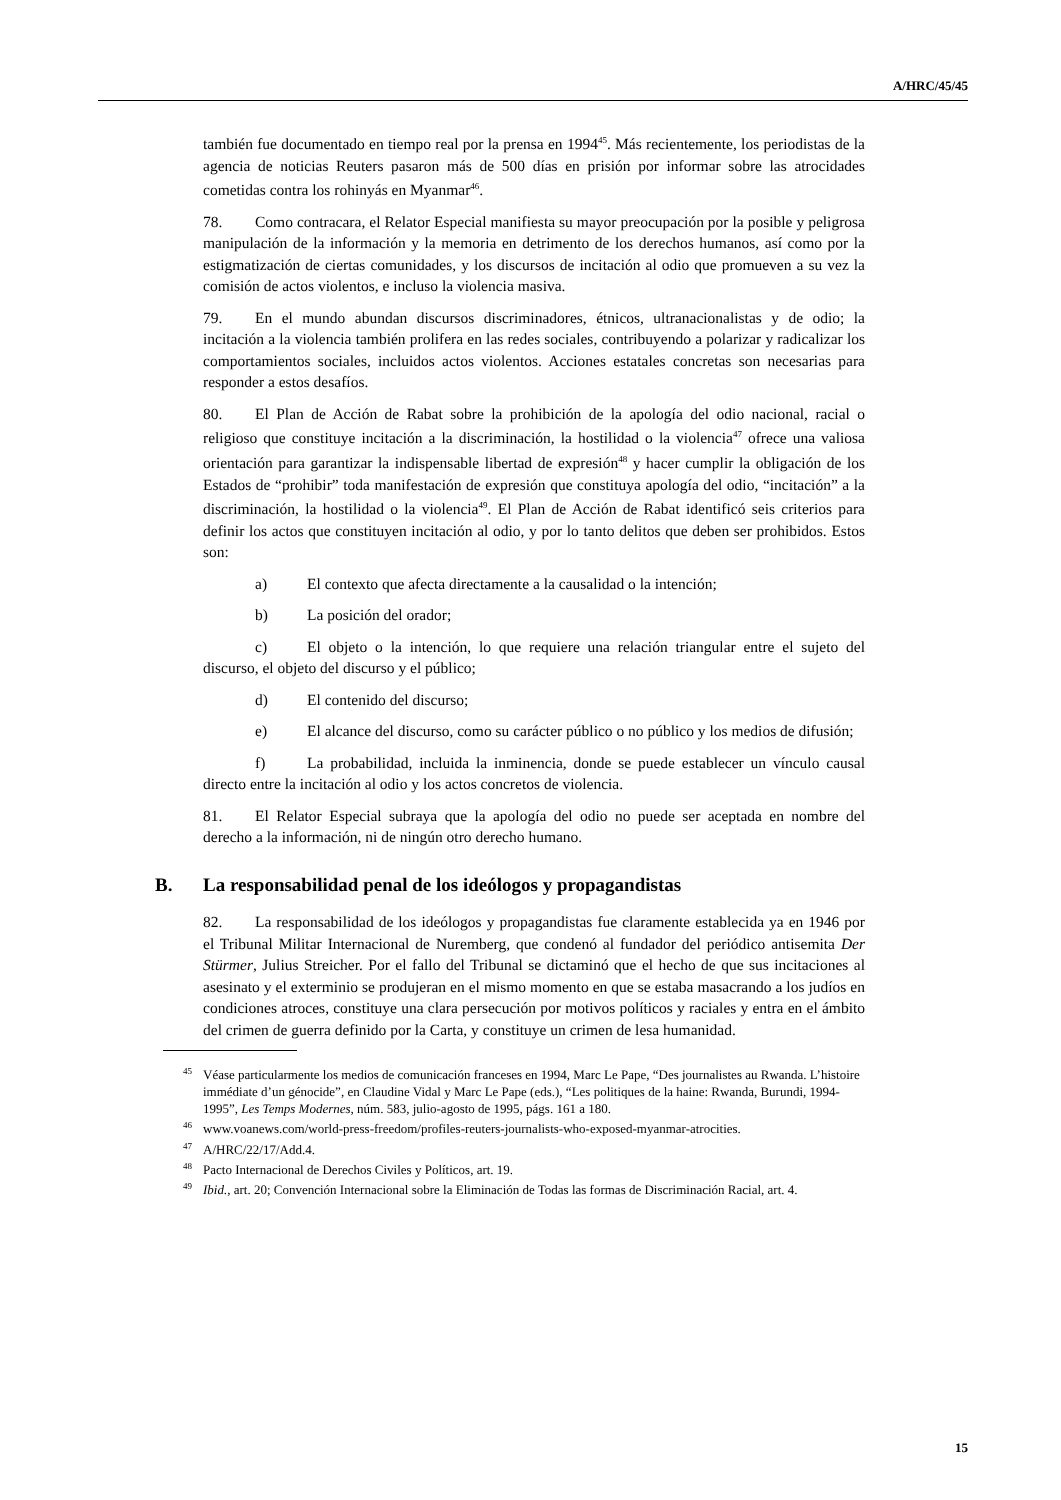A/HRC/45/45
también fue documentado en tiempo real por la prensa en 1994<sup>45</sup>. Más recientemente, los periodistas de la agencia de noticias Reuters pasaron más de 500 días en prisión por informar sobre las atrocidades cometidas contra los rohinyás en Myanmar<sup>46</sup>.
78. Como contracara, el Relator Especial manifiesta su mayor preocupación por la posible y peligrosa manipulación de la información y la memoria en detrimento de los derechos humanos, así como por la estigmatización de ciertas comunidades, y los discursos de incitación al odio que promueven a su vez la comisión de actos violentos, e incluso la violencia masiva.
79. En el mundo abundan discursos discriminadores, étnicos, ultranacionalistas y de odio; la incitación a la violencia también prolifera en las redes sociales, contribuyendo a polarizar y radicalizar los comportamientos sociales, incluidos actos violentos. Acciones estatales concretas son necesarias para responder a estos desafíos.
80. El Plan de Acción de Rabat sobre la prohibición de la apología del odio nacional, racial o religioso que constituye incitación a la discriminación, la hostilidad o la violencia<sup>47</sup> ofrece una valiosa orientación para garantizar la indispensable libertad de expresión<sup>48</sup> y hacer cumplir la obligación de los Estados de “prohibir” toda manifestación de expresión que constituya apología del odio, “incitación” a la discriminación, la hostilidad o la violencia<sup>49</sup>. El Plan de Acción de Rabat identificó seis criterios para definir los actos que constituyen incitación al odio, y por lo tanto delitos que deben ser prohibidos. Estos son:
a) El contexto que afecta directamente a la causalidad o la intención;
b) La posición del orador;
c) El objeto o la intención, lo que requiere una relación triangular entre el sujeto del discurso, el objeto del discurso y el público;
d) El contenido del discurso;
e) El alcance del discurso, como su carácter público o no público y los medios de difusión;
f) La probabilidad, incluida la inminencia, donde se puede establecer un vínculo causal directo entre la incitación al odio y los actos concretos de violencia.
81. El Relator Especial subraya que la apología del odio no puede ser aceptada en nombre del derecho a la información, ni de ningún otro derecho humano.
B. La responsabilidad penal de los ideólogos y propagandistas
82. La responsabilidad de los ideólogos y propagandistas fue claramente establecida ya en 1946 por el Tribunal Militar Internacional de Nuremberg, que condenó al fundador del periódico antisemita Der Stürmer, Julius Streicher. Por el fallo del Tribunal se dictaminó que el hecho de que sus incitaciones al asesinato y el exterminio se produjeran en el mismo momento en que se estaba masacrando a los judíos en condiciones atroces, constituye una clara persecución por motivos políticos y raciales y entra en el ámbito del crimen de guerra definido por la Carta, y constituye un crimen de lesa humanidad.
<sup>45</sup>Véase particularmente los medios de comunicación franceses en 1994, Marc Le Pape, “Des journalistes au Rwanda. L’histoire immédiate d’un génocide”, en Claudine Vidal y Marc Le Pape (eds.), “Les politiques de la haine: Rwanda, Burundi, 1994-1995”, Les Temps Modernes, núm. 583, julio-agosto de 1995, págs. 161 a 180.
<sup>46</sup> www.voanews.com/world-press-freedom/profiles-reuters-journalists-who-exposed-myanmar-atrocities.
<sup>47</sup> A/HRC/22/17/Add.4.
<sup>48</sup> Pacto Internacional de Derechos Civiles y Políticos, art. 19.
<sup>49</sup> Ibid., art. 20; Convención Internacional sobre la Eliminación de Todas las formas de Discriminación Racial, art. 4.
15